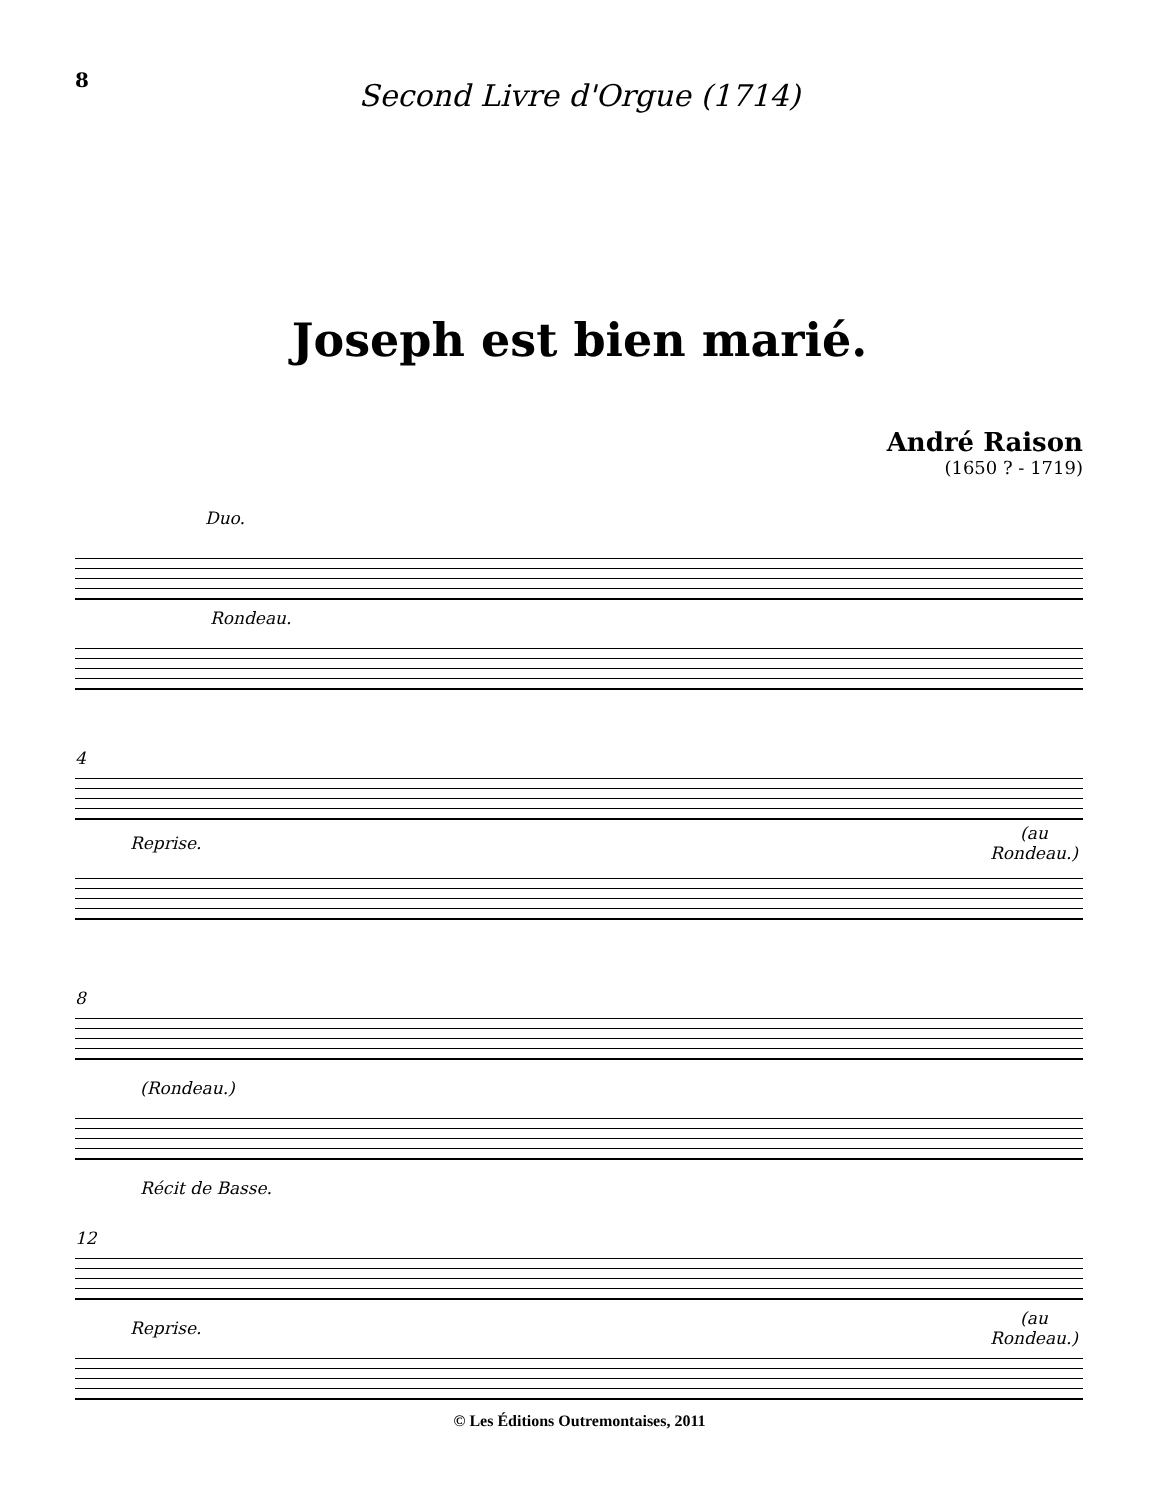8
Second Livre d'Orgue (1714)
Joseph est bien marié.
André Raison
(1650 ? - 1719)
Duo.
Rondeau.
4
Reprise.
(au
Rondeau.)
8
(Rondeau.)
Récit de Basse.
12
Reprise.
(au
Rondeau.)
© Les Éditions Outremontaises, 2011